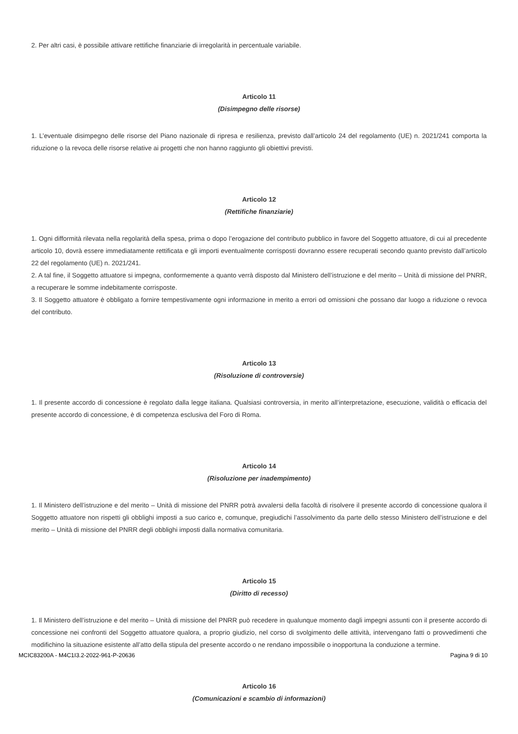2. Per altri casi, è possibile attivare rettifiche finanziarie di irregolarità in percentuale variabile.
Articolo 11
(Disimpegno delle risorse)
1. L’eventuale disimpegno delle risorse del Piano nazionale di ripresa e resilienza, previsto dall’articolo 24 del regolamento (UE) n. 2021/241 comporta la riduzione o la revoca delle risorse relative ai progetti che non hanno raggiunto gli obiettivi previsti.
Articolo 12
(Rettifiche finanziarie)
1. Ogni difformità rilevata nella regolarità della spesa, prima o dopo l’erogazione del contributo pubblico in favore del Soggetto attuatore, di cui al precedente articolo 10, dovrà essere immediatamente rettificata e gli importi eventualmente corrisposti dovranno essere recuperati secondo quanto previsto dall’articolo 22 del regolamento (UE) n. 2021/241.
2. A tal fine, il Soggetto attuatore si impegna, conformemente a quanto verrà disposto dal Ministero dell’istruzione e del merito – Unità di missione del PNRR, a recuperare le somme indebitamente corrisposte.
3. Il Soggetto attuatore è obbligato a fornire tempestivamente ogni informazione in merito a errori od omissioni che possano dar luogo a riduzione o revoca del contributo.
Articolo 13
(Risoluzione di controversie)
1. Il presente accordo di concessione è regolato dalla legge italiana. Qualsiasi controversia, in merito all’interpretazione, esecuzione, validità o efficacia del presente accordo di concessione, è di competenza esclusiva del Foro di Roma.
Articolo 14
(Risoluzione per inadempimento)
1. Il Ministero dell’istruzione e del merito – Unità di missione del PNRR potrà avvalersi della facoltà di risolvere il presente accordo di concessione qualora il Soggetto attuatore non rispetti gli obblighi imposti a suo carico e, comunque, pregiudichi l’assolvimento da parte dello stesso Ministero dell’istruzione e del merito – Unità di missione del PNRR degli obblighi imposti dalla normativa comunitaria.
Articolo 15
(Diritto di recesso)
1. Il Ministero dell’istruzione e del merito – Unità di missione del PNRR può recedere in qualunque momento dagli impegni assunti con il presente accordo di concessione nei confronti del Soggetto attuatore qualora, a proprio giudizio, nel corso di svolgimento delle attività, intervengano fatti o provvedimenti che modifichino la situazione esistente all’atto della stipula del presente accordo o ne rendano impossibile o inopportuna la conduzione a termine.
Articolo 16
(Comunicazioni e scambio di informazioni)
MCIC83200A - M4C1I3.2-2022-961-P-20636 Pagina 9 di 10